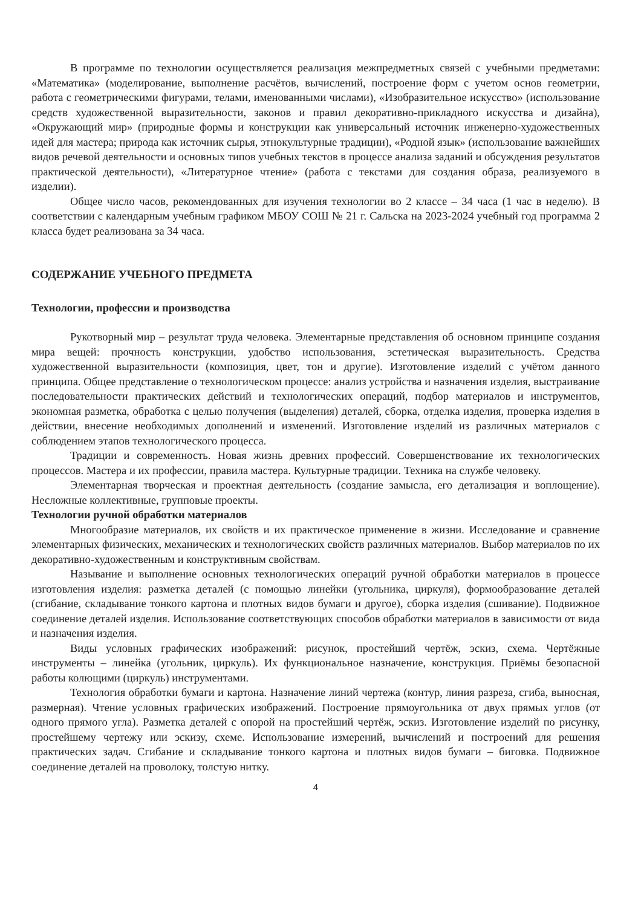В программе по технологии осуществляется реализация межпредметных связей с учебными предметами: «Математика» (моделирование, выполнение расчётов, вычислений, построение форм с учетом основ геометрии, работа с геометрическими фигурами, телами, именованными числами), «Изобразительное искусство» (использование средств художественной выразительности, законов и правил декоративно-прикладного искусства и дизайна), «Окружающий мир» (природные формы и конструкции как универсальный источник инженерно-художественных идей для мастера; природа как источник сырья, этнокультурные традиции), «Родной язык» (использование важнейших видов речевой деятельности и основных типов учебных текстов в процессе анализа заданий и обсуждения результатов практической деятельности), «Литературное чтение» (работа с текстами для создания образа, реализуемого в изделии).
Общее число часов, рекомендованных для изучения технологии во 2 классе – 34 часа (1 час в неделю). В соответствии с календарным учебным графиком МБОУ СОШ № 21 г. Сальска на 2023-2024 учебный год программа 2 класса будет реализована за 34 часа.
СОДЕРЖАНИЕ УЧЕБНОГО ПРЕДМЕТА
Технологии, профессии и производства
Рукотворный мир – результат труда человека. Элементарные представления об основном принципе создания мира вещей: прочность конструкции, удобство использования, эстетическая выразительность. Средства художественной выразительности (композиция, цвет, тон и другие). Изготовление изделий с учётом данного принципа. Общее представление о технологическом процессе: анализ устройства и назначения изделия, выстраивание последовательности практических действий и технологических операций, подбор материалов и инструментов, экономная разметка, обработка с целью получения (выделения) деталей, сборка, отделка изделия, проверка изделия в действии, внесение необходимых дополнений и изменений. Изготовление изделий из различных материалов с соблюдением этапов технологического процесса.
Традиции и современность. Новая жизнь древних профессий. Совершенствование их технологических процессов. Мастера и их профессии, правила мастера. Культурные традиции. Техника на службе человеку.
Элементарная творческая и проектная деятельность (создание замысла, его детализация и воплощение). Несложные коллективные, групповые проекты.
Технологии ручной обработки материалов
Многообразие материалов, их свойств и их практическое применение в жизни. Исследование и сравнение элементарных физических, механических и технологических свойств различных материалов. Выбор материалов по их декоративно-художественным и конструктивным свойствам.
Называние и выполнение основных технологических операций ручной обработки материалов в процессе изготовления изделия: разметка деталей (с помощью линейки (угольника, циркуля), формообразование деталей (сгибание, складывание тонкого картона и плотных видов бумаги и другое), сборка изделия (сшивание). Подвижное соединение деталей изделия. Использование соответствующих способов обработки материалов в зависимости от вида и назначения изделия.
Виды условных графических изображений: рисунок, простейший чертёж, эскиз, схема. Чертёжные инструменты – линейка (угольник, циркуль). Их функциональное назначение, конструкция. Приёмы безопасной работы колющими (циркуль) инструментами.
Технология обработки бумаги и картона. Назначение линий чертежа (контур, линия разреза, сгиба, выносная, размерная). Чтение условных графических изображений. Построение прямоугольника от двух прямых углов (от одного прямого угла). Разметка деталей с опорой на простейший чертёж, эскиз. Изготовление изделий по рисунку, простейшему чертежу или эскизу, схеме. Использование измерений, вычислений и построений для решения практических задач. Сгибание и складывание тонкого картона и плотных видов бумаги – биговка. Подвижное соединение деталей на проволоку, толстую нитку.
4